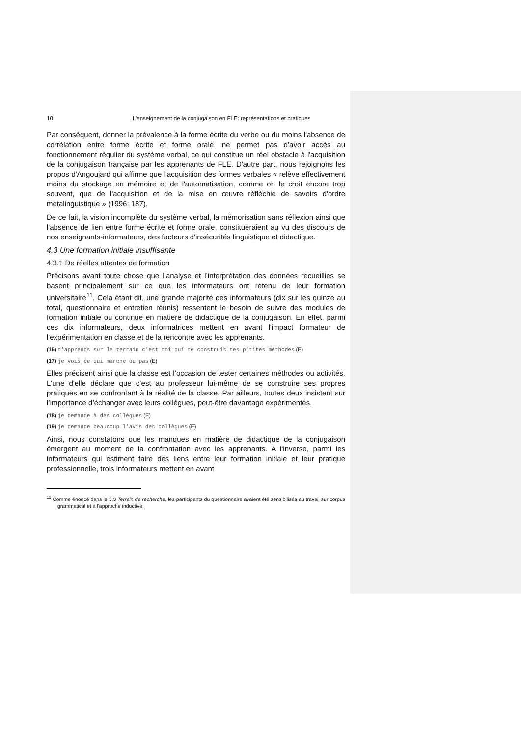10 L’enseignement de la conjugaison en FLE: représentations et pratiques
Par conséquent, donner la prévalence à la forme écrite du verbe ou du moins l'absence de corrélation entre forme écrite et forme orale, ne permet pas d'avoir accès au fonctionnement régulier du système verbal, ce qui constitue un réel obstacle à l'acquisition de la conjugaison française par les apprenants de FLE. D'autre part, nous rejoignons les propos d'Angoujard qui affirme que l'acquisition des formes verbales « relève effectivement moins du stockage en mémoire et de l'automatisation, comme on le croit encore trop souvent, que de l'acquisition et de la mise en œuvre réfléchie de savoirs d'ordre métalinguistique » (1996: 187).
De ce fait, la vision incomplète du système verbal, la mémorisation sans réflexion ainsi que l'absence de lien entre forme écrite et forme orale, constitueraient au vu des discours de nos enseignants-informateurs, des facteurs d'insécurités linguistique et didactique.
4.3 Une formation initiale insuffisante
4.3.1 De réelles attentes de formation
Précisons avant toute chose que l’analyse et l’interprétation des données recueillies se basent principalement sur ce que les informateurs ont retenu de leur formation universitaire<sup>11</sup>. Cela étant dit, une grande majorité des informateurs (dix sur les quinze au total, questionnaire et entretien réunis) ressentent le besoin de suivre des modules de formation initiale ou continue en matière de didactique de la conjugaison. En effet, parmi ces dix informateurs, deux informatrices mettent en avant l'impact formateur de l'expérimentation en classe et de la rencontre avec les apprenants.
(16) t'apprends sur le terrain c'est toi qui te construis tes p'tites méthodes (E)
(17) je vois ce qui marche ou pas (E)
Elles précisent ainsi que la classe est l’occasion de tester certaines méthodes ou activités. L'une d'elle déclare que c’est au professeur lui-même de se construire ses propres pratiques en se confrontant à la réalité de la classe. Par ailleurs, toutes deux insistent sur l’importance d’échanger avec leurs collègues, peut-être davantage expérimentés.
(18) je demande à des collègues (E)
(19) je demande beaucoup l’avis des collègues (E)
Ainsi, nous constatons que les manques en matière de didactique de la conjugaison émergent au moment de la confrontation avec les apprenants. A l'inverse, parmi les informateurs qui estiment faire des liens entre leur formation initiale et leur pratique professionnelle, trois informateurs mettent en avant
<sup>11</sup> Comme énoncé dans le 3.3 Terrain de recherche, les participants du questionnaire avaient été sensibilisés au travail sur corpus grammatical et à l'approche inductive.